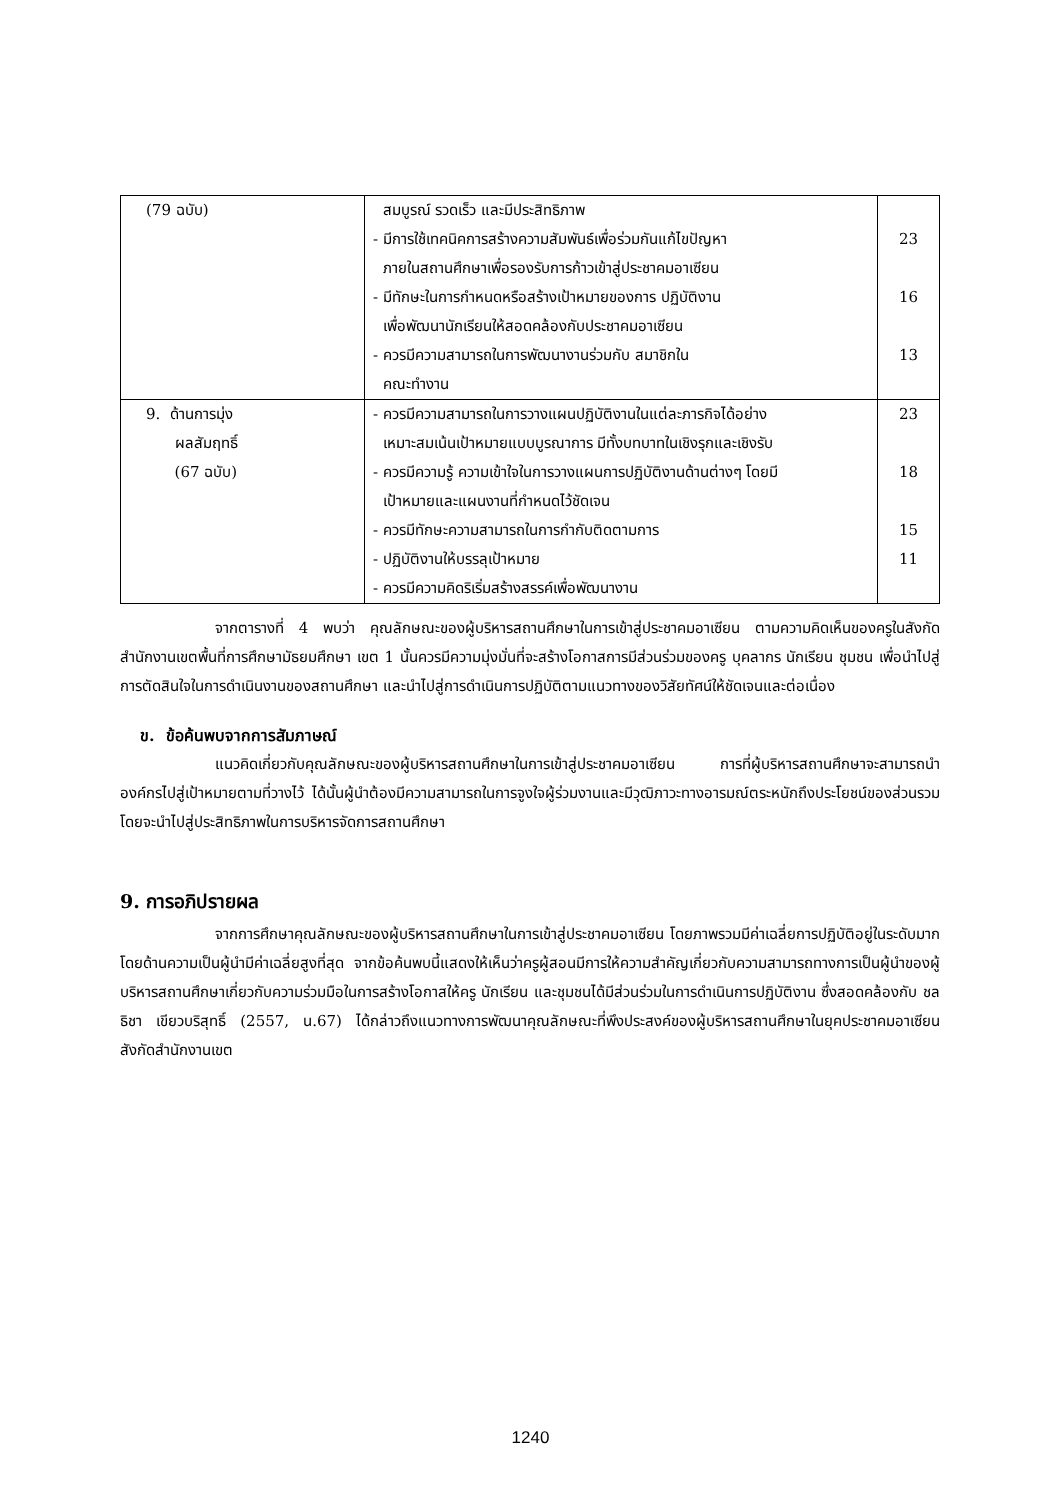| (79 ฉบับ) | สมบูรณ์ รวดเร็ว และมีประสิทธิภาพ - มีการใช้เทคนิคการสร้างความสัมพันธ์เพื่อร่วมกันแก้ไขปัญหา ภายในสถานศึกษาเพื่อรองรับการก้าวเข้าสู่ประชาคมอาเซียน - มีทักษะในการกำหนดหรือสร้างเป้าหมายของการ ปฏิบัติงาน เพื่อพัฒนานักเรียนให้สอดคล้องกับประชาคมอาเซียน - ควรมีความสามารถในการพัฒนางานร่วมกับ สมาชิกใน คณะทำงาน | 23 16 13 |
| 9. ด้านการมุ่ง ผลสัมฤทธิ์ (67 ฉบับ) | - ควรมีความสามารถในการวางแผนปฏิบัติงานในแต่ละภารกิจได้อย่าง เหมาะสมเน้นเป้าหมายแบบบูรณาการ มีทั้งบทบาทในเชิงรุกและเชิงรับ - ควรมีความรู้ ความเข้าใจในการวางแผนการปฏิบัติงานด้านต่างๆ โดยมี เป้าหมายและแผนงานที่กำหนดไว้ชัดเจน - ควรมีทักษะความสามารถในการกำกับติดตามการ - ปฏิบัติงานให้บรรลุเป้าหมาย - ควรมีความคิดริเริ่มสร้างสรรค์เพื่อพัฒนางาน | 23 18 15 11 |
จากตารางที่ 4 พบว่า คุณลักษณะของผู้บริหารสถานศึกษาในการเข้าสู่ประชาคมอาเซียน ตามความคิดเห็นของครูในสังกัดสำนักงานเขตพื้นที่การศึกษามัธยมศึกษา เขต 1 นั้นควรมีความมุ่งมั่นที่จะสร้างโอกาสการมีส่วนร่วมของครู บุคลากร นักเรียน ชุมชน เพื่อนำไปสู่การตัดสินใจในการดำเนินงานของสถานศึกษา และนำไปสู่การดำเนินการปฏิบัติตามแนวทางของวิสัยทัศน์ให้ชัดเจนและต่อเนื่อง
ข. ข้อค้นพบจากการสัมภาษณ์
แนวคิดเกี่ยวกับคุณลักษณะของผู้บริหารสถานศึกษาในการเข้าสู่ประชาคมอาเซียน การที่ผู้บริหารสถานศึกษาจะสามารถนำองค์กรไปสู่เป้าหมายตามที่วางไว้ ได้นั้นผู้นำต้องมีความสามารถในการจูงใจผู้ร่วมงานและมีวุฒิภาวะทางอารมณ์ตระหนักถึงประโยชน์ของส่วนรวม โดยจะนำไปสู่ประสิทธิภาพในการบริหารจัดการสถานศึกษา
9. การอภิปรายผล
จากการศึกษาคุณลักษณะของผู้บริหารสถานศึกษาในการเข้าสู่ประชาคมอาเซียน โดยภาพรวมมีค่าเฉลี่ยการปฏิบัติอยู่ในระดับมาก โดยด้านความเป็นผู้นำมีค่าเฉลี่ยสูงที่สุด จากข้อค้นพบนี้แสดงให้เห็นว่าครูผู้สอนมีการให้ความสำคัญเกี่ยวกับความสามารถทางการเป็นผู้นำของผู้บริหารสถานศึกษาเกี่ยวกับความร่วมมือในการสร้างโอกาสให้ครู นักเรียน และชุมชนได้มีส่วนร่วมในการดำเนินการปฏิบัติงาน ซึ่งสอดคล้องกับ ชลธิชา เขียวบริสุทธิ์ (2557, น.67) ได้กล่าวถึงแนวทางการพัฒนาคุณลักษณะที่พึงประสงค์ของผู้บริหารสถานศึกษาในยุคประชาคมอาเซียน สังกัดสำนักงานเขต
1240